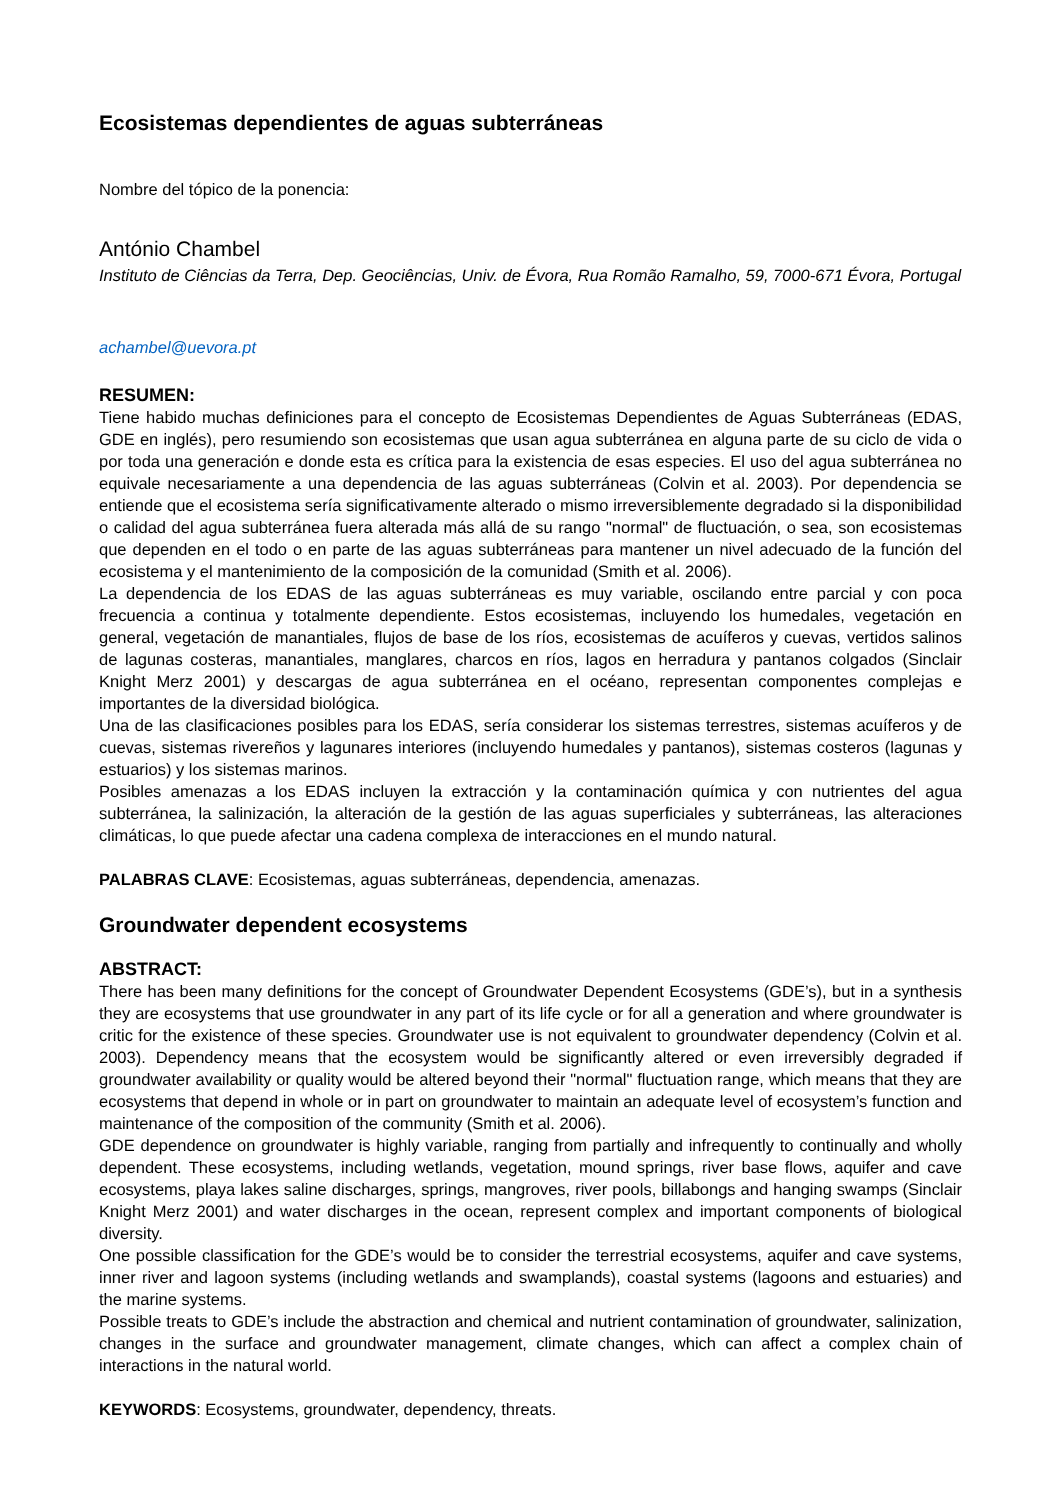Ecosistemas dependientes de aguas subterráneas
Nombre del tópico de la ponencia:
António Chambel
Instituto de Ciências da Terra, Dep. Geociências, Univ. de Évora, Rua Romão Ramalho, 59, 7000-671 Évora, Portugal
achambel@uevora.pt
RESUMEN:
Tiene habido muchas definiciones para el concepto de Ecosistemas Dependientes de Aguas Subterráneas (EDAS, GDE en inglés), pero resumiendo son ecosistemas que usan agua subterránea en alguna parte de su ciclo de vida o por toda una generación e donde esta es crítica para la existencia de esas especies. El uso del agua subterránea no equivale necesariamente a una dependencia de las aguas subterráneas (Colvin et al. 2003). Por dependencia se entiende que el ecosistema sería significativamente alterado o mismo irreversiblemente degradado si la disponibilidad o calidad del agua subterránea fuera alterada más allá de su rango "normal" de fluctuación, o sea, son ecosistemas que dependen en el todo o en parte de las aguas subterráneas para mantener un nivel adecuado de la función del ecosistema y el mantenimiento de la composición de la comunidad (Smith et al. 2006).
La dependencia de los EDAS de las aguas subterráneas es muy variable, oscilando entre parcial y con poca frecuencia a continua y totalmente dependiente. Estos ecosistemas, incluyendo los humedales, vegetación en general, vegetación de manantiales, flujos de base de los ríos, ecosistemas de acuíferos y cuevas, vertidos salinos de lagunas costeras, manantiales, manglares, charcos en ríos, lagos en herradura y pantanos colgados (Sinclair Knight Merz 2001) y descargas de agua subterránea en el océano, representan componentes complejas e importantes de la diversidad biológica.
Una de las clasificaciones posibles para los EDAS, sería considerar los sistemas terrestres, sistemas acuíferos y de cuevas, sistemas rivereños y lagunares interiores (incluyendo humedales y pantanos), sistemas costeros (lagunas y estuarios) y los sistemas marinos.
Posibles amenazas a los EDAS incluyen la extracción y la contaminación química y con nutrientes del agua subterránea, la salinización, la alteración de la gestión de las aguas superficiales y subterráneas, las alteraciones climáticas, lo que puede afectar una cadena complexa de interacciones en el mundo natural.
PALABRAS CLAVE: Ecosistemas, aguas subterráneas, dependencia, amenazas.
Groundwater dependent ecosystems
ABSTRACT:
There has been many definitions for the concept of Groundwater Dependent Ecosystems (GDE’s), but in a synthesis they are ecosystems that use groundwater in any part of its life cycle or for all a generation and where groundwater is critic for the existence of these species. Groundwater use is not equivalent to groundwater dependency (Colvin et al. 2003). Dependency means that the ecosystem would be significantly altered or even irreversibly degraded if groundwater availability or quality would be altered beyond their "normal" fluctuation range, which means that they are ecosystems that depend in whole or in part on groundwater to maintain an adequate level of ecosystem’s function and maintenance of the composition of the community (Smith et al. 2006).
GDE dependence on groundwater is highly variable, ranging from partially and infrequently to continually and wholly dependent. These ecosystems, including wetlands, vegetation, mound springs, river base flows, aquifer and cave ecosystems, playa lakes saline discharges, springs, mangroves, river pools, billabongs and hanging swamps (Sinclair Knight Merz 2001) and water discharges in the ocean, represent complex and important components of biological diversity.
One possible classification for the GDE’s would be to consider the terrestrial ecosystems, aquifer and cave systems, inner river and lagoon systems (including wetlands and swamplands), coastal systems (lagoons and estuaries) and the marine systems.
Possible treats to GDE’s include the abstraction and chemical and nutrient contamination of groundwater, salinization, changes in the surface and groundwater management, climate changes, which can affect a complex chain of interactions in the natural world.
KEYWORDS: Ecosystems, groundwater, dependency, threats.